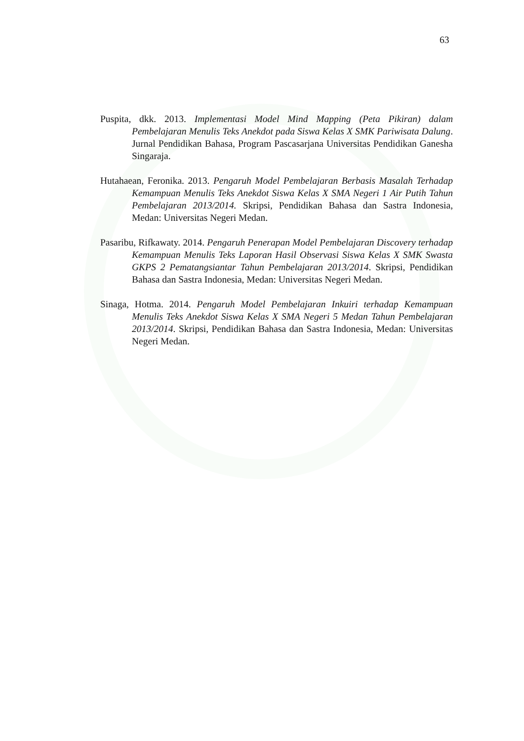63
Puspita, dkk. 2013. Implementasi Model Mind Mapping (Peta Pikiran) dalam Pembelajaran Menulis Teks Anekdot pada Siswa Kelas X SMK Pariwisata Dalung. Jurnal Pendidikan Bahasa, Program Pascasarjana Universitas Pendidikan Ganesha Singaraja.
Hutahaean, Feronika. 2013. Pengaruh Model Pembelajaran Berbasis Masalah Terhadap Kemampuan Menulis Teks Anekdot Siswa Kelas X SMA Negeri 1 Air Putih Tahun Pembelajaran 2013/2014. Skripsi, Pendidikan Bahasa dan Sastra Indonesia, Medan: Universitas Negeri Medan.
Pasaribu, Rifkawaty. 2014. Pengaruh Penerapan Model Pembelajaran Discovery terhadap Kemampuan Menulis Teks Laporan Hasil Observasi Siswa Kelas X SMK Swasta GKPS 2 Pematangsiantar Tahun Pembelajaran 2013/2014. Skripsi, Pendidikan Bahasa dan Sastra Indonesia, Medan: Universitas Negeri Medan.
Sinaga, Hotma. 2014. Pengaruh Model Pembelajaran Inkuiri terhadap Kemampuan Menulis Teks Anekdot Siswa Kelas X SMA Negeri 5 Medan Tahun Pembelajaran 2013/2014. Skripsi, Pendidikan Bahasa dan Sastra Indonesia, Medan: Universitas Negeri Medan.